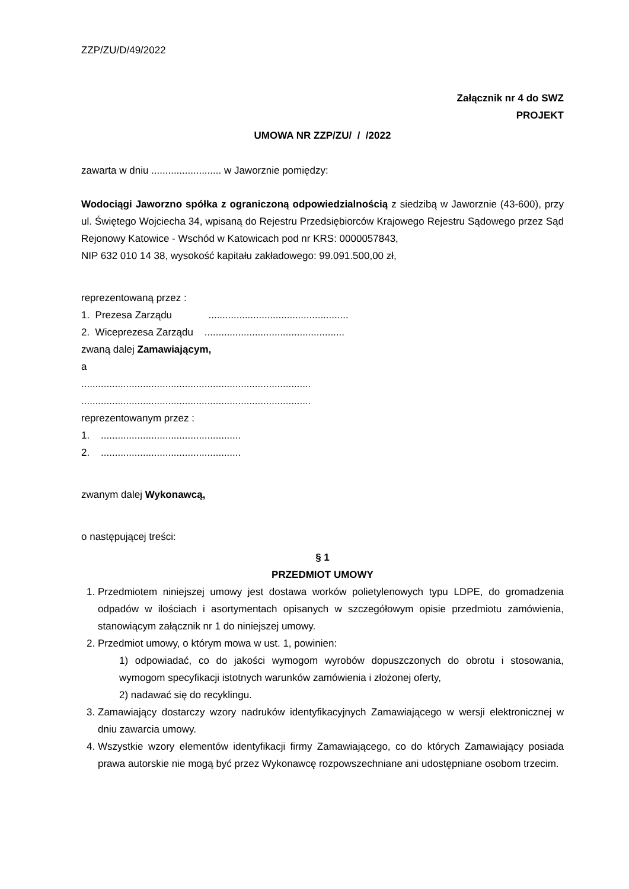ZZP/ZU/D/49/2022
Załącznik nr 4 do SWZ
PROJEKT
UMOWA NR ZZP/ZU/ / /2022
zawarta w dniu ......................... w Jaworznie pomiędzy:
Wodociągi Jaworzno spółka z ograniczoną odpowiedzialnością z siedzibą w Jaworznie (43-600), przy ul. Świętego Wojciecha 34, wpisaną do Rejestru Przedsiębiorców Krajowego Rejestru Sądowego przez Sąd Rejonowy Katowice - Wschód w Katowicach pod nr KRS: 0000057843,
NIP 632 010 14 38, wysokość kapitału zakładowego: 99.091.500,00 zł,
reprezentowaną przez :
1. Prezesa Zarządu ..................................................
2. Wiceprezesa Zarządu ..................................................
zwaną dalej Zamawiającym,
a
..................................................................................
..................................................................................
reprezentowanym przez :
1. ..................................................
2. ..................................................
zwanym dalej Wykonawcą,
o następującej treści:
§ 1
PRZEDMIOT UMOWY
1. Przedmiotem niniejszej umowy jest dostawa worków polietylenowych typu LDPE, do gromadzenia odpadów w ilościach i asortymentach opisanych w szczegółowym opisie przedmiotu zamówienia, stanowiącym załącznik nr 1 do niniejszej umowy.
2. Przedmiot umowy, o którym mowa w ust. 1, powinien:
1) odpowiadać, co do jakości wymogom wyrobów dopuszczonych do obrotu i stosowania, wymogom specyfikacji istotnych warunków zamówienia i złożonej oferty,
2) nadawać się do recyklingu.
3. Zamawiający dostarczy wzory nadruków identyfikacyjnych Zamawiającego w wersji elektronicznej w dniu zawarcia umowy.
4. Wszystkie wzory elementów identyfikacji firmy Zamawiającego, co do których Zamawiający posiada prawa autorskie nie mogą być przez Wykonawcę rozpowszechniane ani udostępniane osobom trzecim.